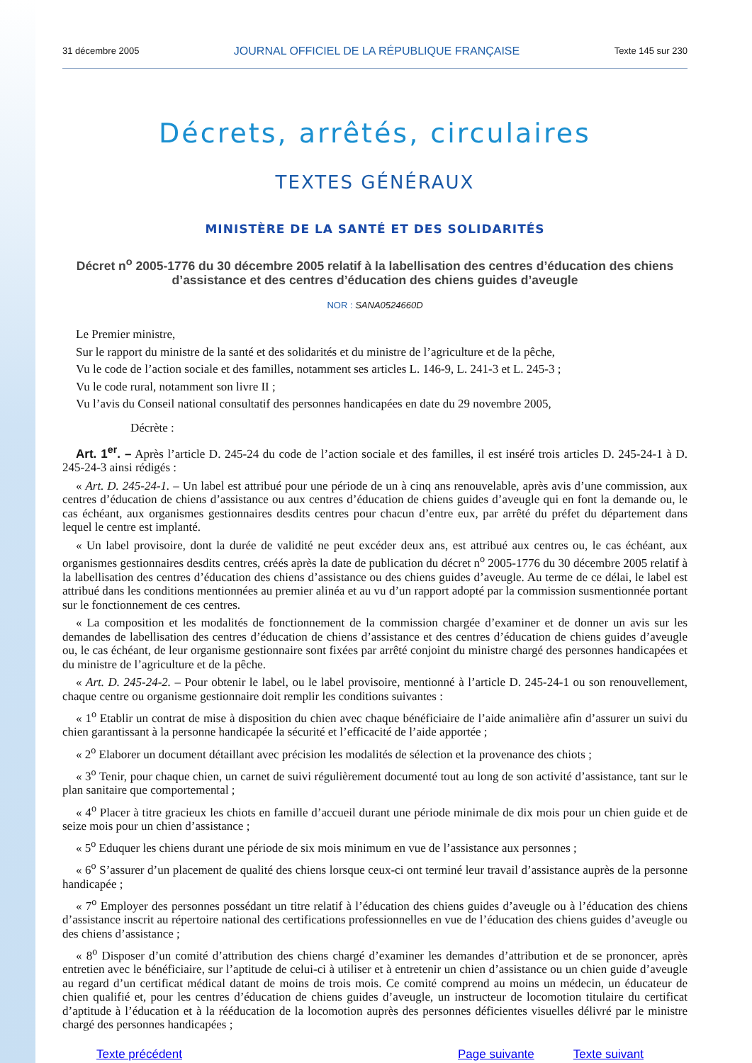31 décembre 2005 JOURNAL OFFICIEL DE LA RÉPUBLIQUE FRANÇAISE Texte 145 sur 230
Décrets, arrêtés, circulaires
TEXTES GÉNÉRAUX
MINISTÈRE DE LA SANTÉ ET DES SOLIDARITÉS
Décret n<sup>o</sup> 2005-1776 du 30 décembre 2005 relatif à la labellisation des centres d’éducation des chiens d’assistance et des centres d’éducation des chiens guides d’aveugle
NOR : SANA0524660D
Le Premier ministre,
Sur le rapport du ministre de la santé et des solidarités et du ministre de l’agriculture et de la pêche,
Vu le code de l’action sociale et des familles, notamment ses articles L. 146-9, L. 241-3 et L. 245-3 ;
Vu le code rural, notamment son livre II ;
Vu l’avis du Conseil national consultatif des personnes handicapées en date du 29 novembre 2005,
Décrète :
Art. 1<sup>er</sup>. – Après l’article D. 245-24 du code de l’action sociale et des familles, il est inséré trois articles D. 245-24-1 à D. 245-24-3 ainsi rédigés :
« Art. D. 245-24-1. – Un label est attribué pour une période de un à cinq ans renouvelable, après avis d’une commission, aux centres d’éducation de chiens d’assistance ou aux centres d’éducation de chiens guides d’aveugle qui en font la demande ou, le cas échéant, aux organismes gestionnaires desdits centres pour chacun d’entre eux, par arrêté du préfet du département dans lequel le centre est implanté.
« Un label provisoire, dont la durée de validité ne peut excéder deux ans, est attribué aux centres ou, le cas échéant, aux organismes gestionnaires desdits centres, créés après la date de publication du décret n<sup>o</sup> 2005-1776 du 30 décembre 2005 relatif à la labellisation des centres d’éducation des chiens d’assistance ou des chiens guides d’aveugle. Au terme de ce délai, le label est attribué dans les conditions mentionnées au premier alinéa et au vu d’un rapport adopté par la commission susmentionnée portant sur le fonctionnement de ces centres.
« La composition et les modalités de fonctionnement de la commission chargée d’examiner et de donner un avis sur les demandes de labellisation des centres d’éducation de chiens d’assistance et des centres d’éducation de chiens guides d’aveugle ou, le cas échéant, de leur organisme gestionnaire sont fixées par arrêté conjoint du ministre chargé des personnes handicapées et du ministre de l’agriculture et de la pêche.
« Art. D. 245-24-2. – Pour obtenir le label, ou le label provisoire, mentionné à l’article D. 245-24-1 ou son renouvellement, chaque centre ou organisme gestionnaire doit remplir les conditions suivantes :
« 1<sup>o</sup> Etablir un contrat de mise à disposition du chien avec chaque bénéficiaire de l’aide animalière afin d’assurer un suivi du chien garantissant à la personne handicapée la sécurité et l’efficacité de l’aide apportée ;
« 2<sup>o</sup> Elaborer un document détaillant avec précision les modalités de sélection et la provenance des chiots ;
« 3<sup>o</sup> Tenir, pour chaque chien, un carnet de suivi régulièrement documenté tout au long de son activité d’assistance, tant sur le plan sanitaire que comportemental ;
« 4<sup>o</sup> Placer à titre gracieux les chiots en famille d’accueil durant une période minimale de dix mois pour un chien guide et de seize mois pour un chien d’assistance ;
« 5<sup>o</sup> Eduquer les chiens durant une période de six mois minimum en vue de l’assistance aux personnes ;
« 6<sup>o</sup> S’assurer d’un placement de qualité des chiens lorsque ceux-ci ont terminé leur travail d’assistance auprès de la personne handicapée ;
« 7<sup>o</sup> Employer des personnes possédant un titre relatif à l’éducation des chiens guides d’aveugle ou à l’éducation des chiens d’assistance inscrit au répertoire national des certifications professionnelles en vue de l’éducation des chiens guides d’aveugle ou des chiens d’assistance ;
« 8<sup>o</sup> Disposer d’un comité d’attribution des chiens chargé d’examiner les demandes d’attribution et de se prononcer, après entretien avec le bénéficiaire, sur l’aptitude de celui-ci à utiliser et à entretenir un chien d’assistance ou un chien guide d’aveugle au regard d’un certificat médical datant de moins de trois mois. Ce comité comprend au moins un médecin, un éducateur de chien qualifié et, pour les centres d’éducation de chiens guides d’aveugle, un instructeur de locomotion titulaire du certificat d’aptitude à l’éducation et à la rééducation de la locomotion auprès des personnes déficientes visuelles délivré par le ministre chargé des personnes handicapées ;
Texte précédent Page suivante Texte suivant